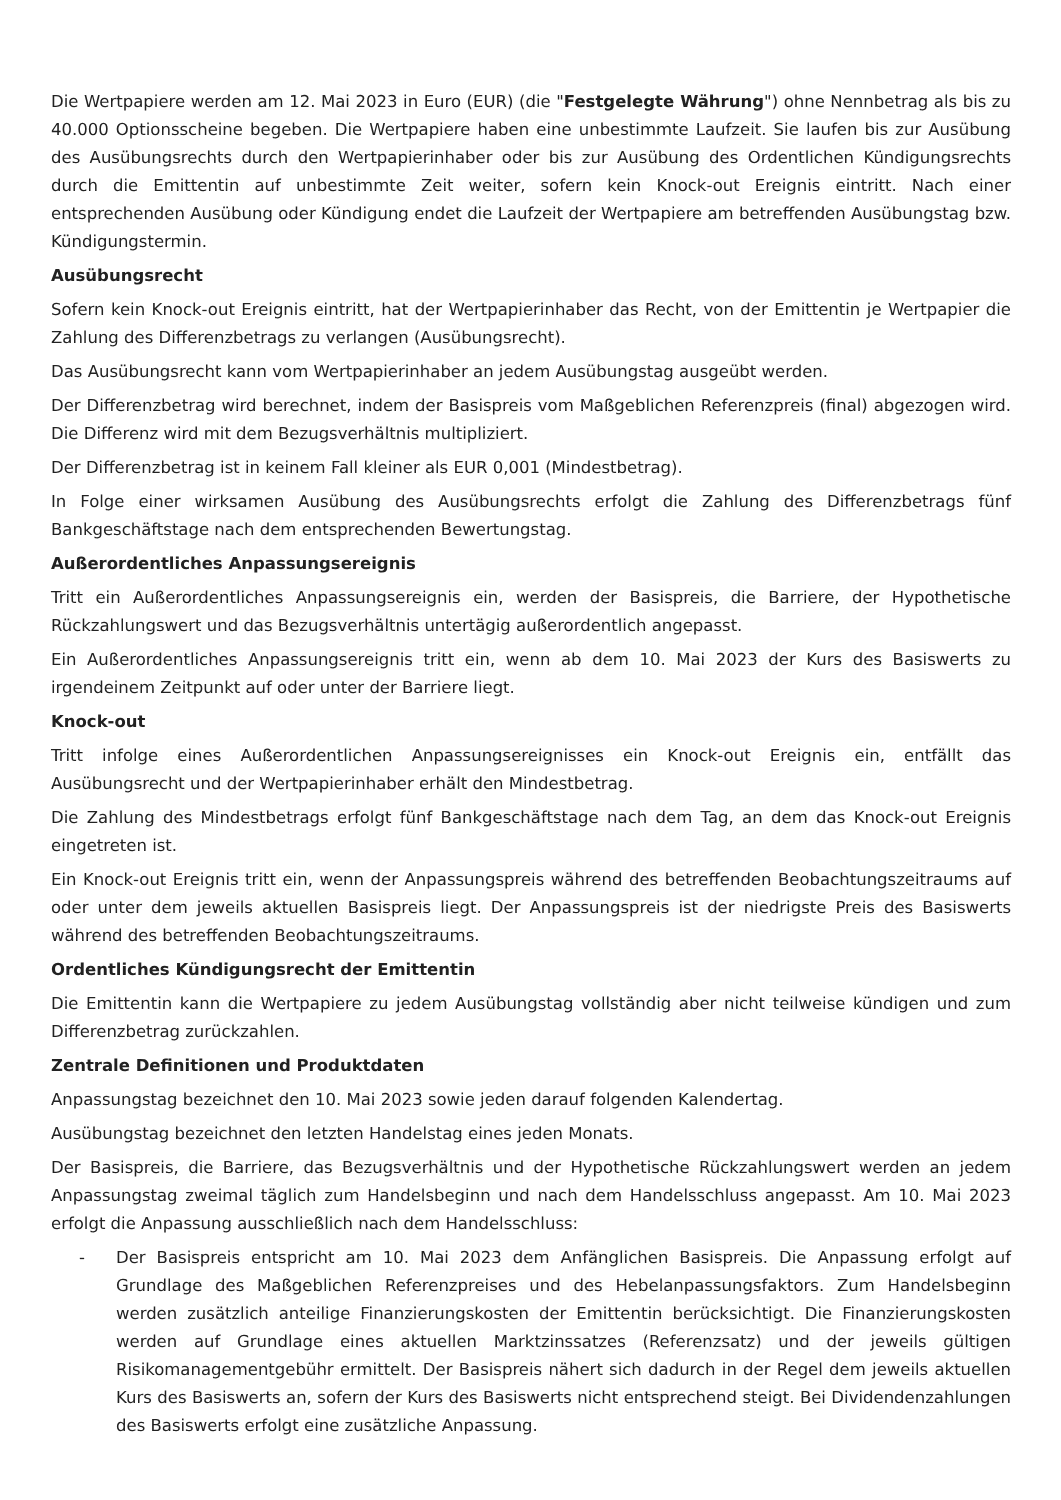Die Wertpapiere werden am 12. Mai 2023 in Euro (EUR) (die "Festgelegte Währung") ohne Nennbetrag als bis zu 40.000 Optionsscheine begeben. Die Wertpapiere haben eine unbestimmte Laufzeit. Sie laufen bis zur Ausübung des Ausübungsrechts durch den Wertpapierinhaber oder bis zur Ausübung des Ordentlichen Kündigungsrechts durch die Emittentin auf unbestimmte Zeit weiter, sofern kein Knock-out Ereignis eintritt. Nach einer entsprechenden Ausübung oder Kündigung endet die Laufzeit der Wertpapiere am betreffenden Ausübungstag bzw. Kündigungstermin.
Ausübungsrecht
Sofern kein Knock-out Ereignis eintritt, hat der Wertpapierinhaber das Recht, von der Emittentin je Wertpapier die Zahlung des Differenzbetrags zu verlangen (Ausübungsrecht).
Das Ausübungsrecht kann vom Wertpapierinhaber an jedem Ausübungstag ausgeübt werden.
Der Differenzbetrag wird berechnet, indem der Basispreis vom Maßgeblichen Referenzpreis (final) abgezogen wird. Die Differenz wird mit dem Bezugsverhältnis multipliziert.
Der Differenzbetrag ist in keinem Fall kleiner als EUR 0,001 (Mindestbetrag).
In Folge einer wirksamen Ausübung des Ausübungsrechts erfolgt die Zahlung des Differenzbetrags fünf Bankgeschäftstage nach dem entsprechenden Bewertungstag.
Außerordentliches Anpassungsereignis
Tritt ein Außerordentliches Anpassungsereignis ein, werden der Basispreis, die Barriere, der Hypothetische Rückzahlungswert und das Bezugsverhältnis untertägig außerordentlich angepasst.
Ein Außerordentliches Anpassungsereignis tritt ein, wenn ab dem 10. Mai 2023 der Kurs des Basiswerts zu irgendeinem Zeitpunkt auf oder unter der Barriere liegt.
Knock-out
Tritt infolge eines Außerordentlichen Anpassungsereignisses ein Knock-out Ereignis ein, entfällt das Ausübungsrecht und der Wertpapierinhaber erhält den Mindestbetrag.
Die Zahlung des Mindestbetrags erfolgt fünf Bankgeschäftstage nach dem Tag, an dem das Knock-out Ereignis eingetreten ist.
Ein Knock-out Ereignis tritt ein, wenn der Anpassungspreis während des betreffenden Beobachtungszeitraums auf oder unter dem jeweils aktuellen Basispreis liegt. Der Anpassungspreis ist der niedrigste Preis des Basiswerts während des betreffenden Beobachtungszeitraums.
Ordentliches Kündigungsrecht der Emittentin
Die Emittentin kann die Wertpapiere zu jedem Ausübungstag vollständig aber nicht teilweise kündigen und zum Differenzbetrag zurückzahlen.
Zentrale Definitionen und Produktdaten
Anpassungstag bezeichnet den 10. Mai 2023 sowie jeden darauf folgenden Kalendertag.
Ausübungstag bezeichnet den letzten Handelstag eines jeden Monats.
Der Basispreis, die Barriere, das Bezugsverhältnis und der Hypothetische Rückzahlungswert werden an jedem Anpassungstag zweimal täglich zum Handelsbeginn und nach dem Handelsschluss angepasst. Am 10. Mai 2023 erfolgt die Anpassung ausschließlich nach dem Handelsschluss:
- Der Basispreis entspricht am 10. Mai 2023 dem Anfänglichen Basispreis. Die Anpassung erfolgt auf Grundlage des Maßgeblichen Referenzpreises und des Hebelanpassungsfaktors. Zum Handelsbeginn werden zusätzlich anteilige Finanzierungskosten der Emittentin berücksichtigt. Die Finanzierungskosten werden auf Grundlage eines aktuellen Marktzinssatzes (Referenzsatz) und der jeweils gültigen Risikomanagementgebühr ermittelt. Der Basispreis nähert sich dadurch in der Regel dem jeweils aktuellen Kurs des Basiswerts an, sofern der Kurs des Basiswerts nicht entsprechend steigt. Bei Dividendenzahlungen des Basiswerts erfolgt eine zusätzliche Anpassung.